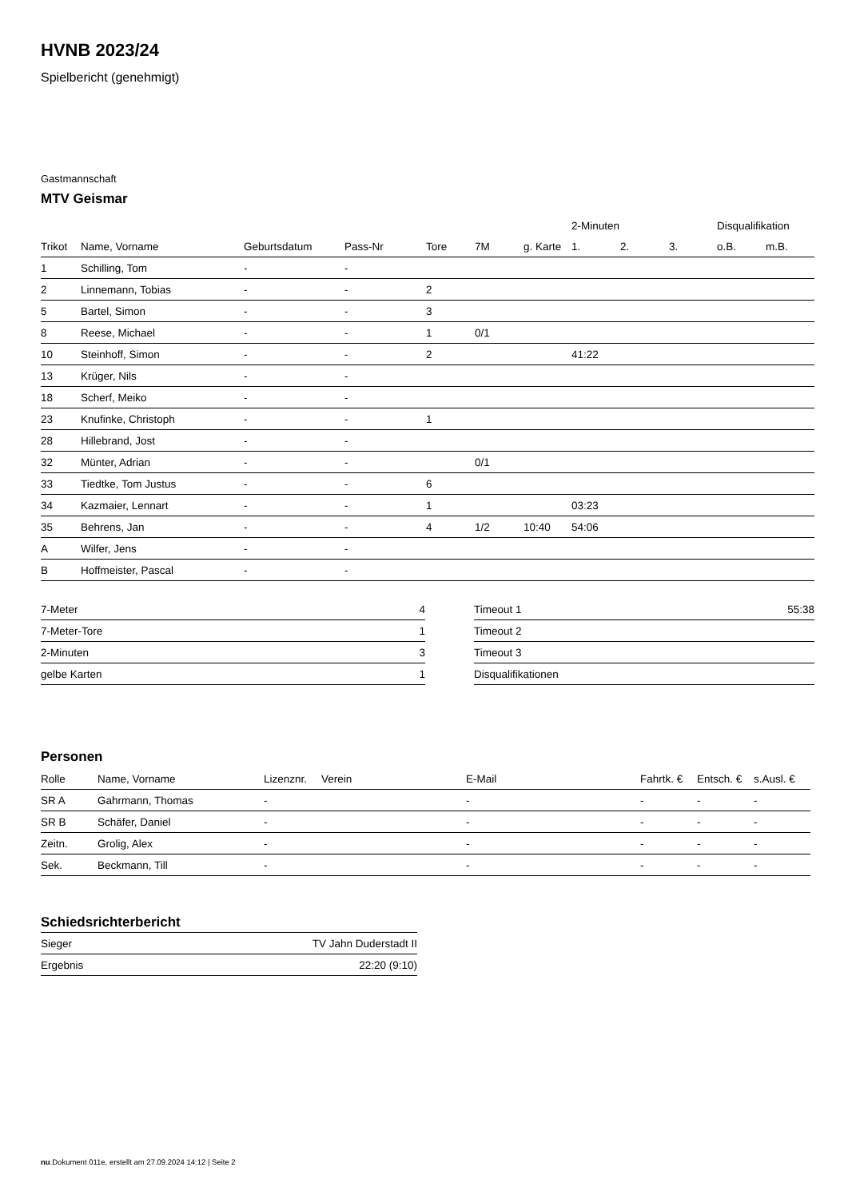HVNB 2023/24
Spielbericht (genehmigt)
Gastmannschaft
MTV Geismar
| | | | | | | | 2-Minuten | | | Disqualifikation | |
| --- | --- | --- | --- | --- | --- | --- | --- | --- | --- | --- | --- |
| Trikot | Name, Vorname | Geburtsdatum | Pass-Nr | Tore | 7M | g. Karte | 1. | 2. | 3. | o.B. | m.B. |
| 1 | Schilling, Tom | - | - | | | | | | | | |
| 2 | Linnemann, Tobias | - | - | 2 | | | | | | | |
| 5 | Bartel, Simon | - | - | 3 | | | | | | | |
| 8 | Reese, Michael | - | - | 1 | 0/1 | | | | | | |
| 10 | Steinhoff, Simon | - | - | 2 | | | 41:22 | | | | |
| 13 | Krüger, Nils | - | - | | | | | | | | |
| 18 | Scherf, Meiko | - | - | | | | | | | | |
| 23 | Knufinke, Christoph | - | - | 1 | | | | | | | |
| 28 | Hillebrand, Jost | - | - | | | | | | | | |
| 32 | Münter, Adrian | - | - | | 0/1 | | | | | | |
| 33 | Tiedtke, Tom Justus | - | - | 6 | | | | | | | |
| 34 | Kazmaier, Lennart | - | - | 1 | | | 03:23 | | | | |
| 35 | Behrens, Jan | - | - | 4 | 1/2 | 10:40 | 54:06 | | | | |
| A | Wilfer, Jens | - | - | | | | | | | | |
| B | Hoffmeister, Pascal | - | - | | | | | | | | |
| 7-Meter | 4 |
| 7-Meter-Tore | 1 |
| 2-Minuten | 3 |
| gelbe Karten | 1 |
| Timeout 1 | 55:38 |
| Timeout 2 | |
| Timeout 3 | |
| Disqualifikationen | |
Personen
| Rolle | Name, Vorname | Lizenznr. | Verein | E-Mail | Fahrtk. € | Entsch. € | s.Ausl. € |
| --- | --- | --- | --- | --- | --- | --- | --- |
| SR A | Gahrmann, Thomas | - | | - | - | - | - |
| SR B | Schäfer, Daniel | - | | - | - | - | - |
| Zeitn. | Grolig, Alex | - | | - | - | - | - |
| Sek. | Beckmann, Till | - | | - | - | - | - |
Schiedsrichterbericht
| Sieger | TV Jahn Duderstadt II |
| Ergebnis | 22:20 (9:10) |
nu.Dokument 011e, erstellt am 27.09.2024 14:12 | Seite 2